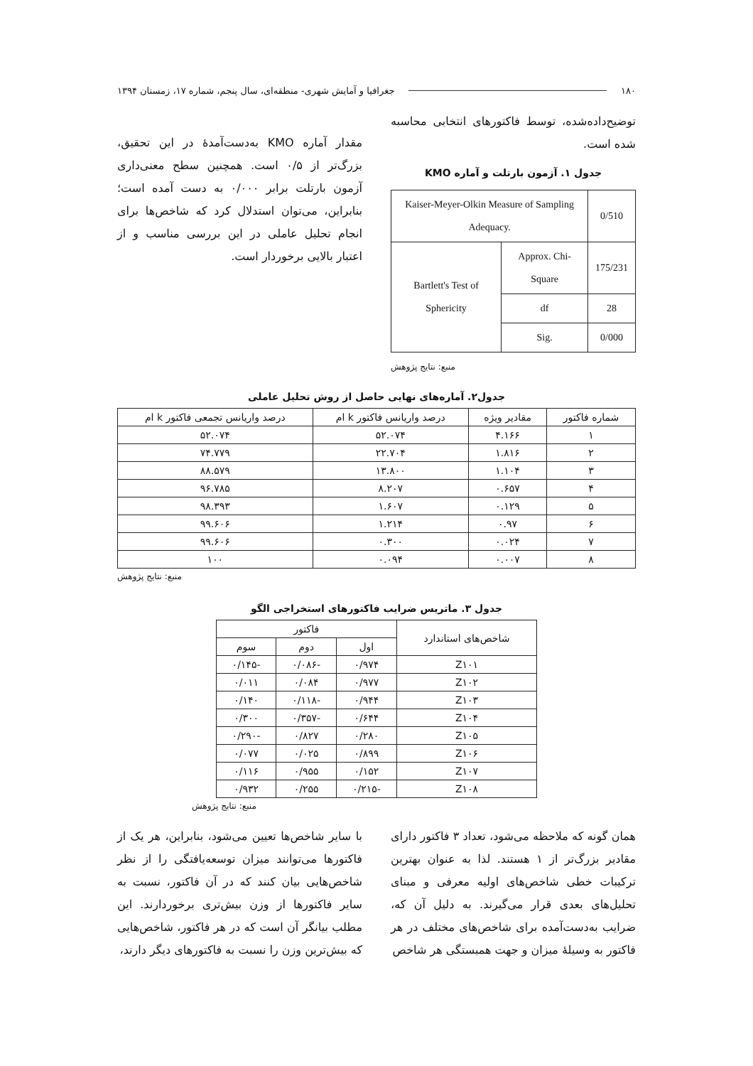۱۸۰ جغرافیا و آمایش شهری- منطقه‌ای، سال پنجم، شماره ۱۷، زمستان ۱۳۹۴
توضیح‌داده‌شده، توسط فاکتورهای انتخابی محاسبه شده است.
جدول ۱. آزمون بارتلت و آماره KMO
| Kaiser-Meyer-Olkin Measure of Sampling Adequacy. | | 0/510 |
| Bartlett's Test of Sphericity | Approx. Chi-Square | 175/231 |
| | df | 28 |
| | Sig. | 0/000 |
منبع: نتایج پژوهش
مقدار آماره KMO به‌دست‌آمدهٔ در این تحقیق، بزرگ‌تر از ۰/۵ است. همچنین سطح معنی‌داری آزمون بارتلت برابر ۰/۰۰۰ به دست آمده است؛ بنابراین، می‌توان استدلال کرد که شاخص‌ها برای انجام تحلیل عاملی در این بررسی مناسب و از اعتبار بالایی برخوردار است.
جدول۲. آماره‌های نهایی حاصل از روش تحلیل عاملی
| شماره فاکتور | مقادیر ویژه | درصد واریانس فاکتور k ام | درصد واریانس تجمعی فاکتور k ام |
| --- | --- | --- | --- |
| ۱ | ۴.۱۶۶ | ۵۲.۰۷۴ | ۵۲.۰۷۴ |
| ۲ | ۱.۸۱۶ | ۲۲.۷۰۴ | ۷۴.۷۷۹ |
| ۳ | ۱.۱۰۴ | ۱۳.۸۰۰ | ۸۸.۵۷۹ |
| ۴ | ۰.۶۵۷ | ۸.۲۰۷ | ۹۶.۷۸۵ |
| ۵ | ۰.۱۲۹ | ۱.۶۰۷ | ۹۸.۳۹۳ |
| ۶ | ۰.۹۷ | ۱.۲۱۴ | ۹۹.۶۰۶ |
| ۷ | ۰.۰۲۴ | ۰.۳۰۰ | ۹۹.۶۰۶ |
| ۸ | ۰.۰۰۷ | ۰.۰۹۴ | ۱۰۰ |
منبع: نتایج پژوهش
جدول ۳. ماتریس ضرایب فاکتورهای استخراجی الگو
| شاخص‌های استاندارد | فاکتور | | |
| --- | --- | --- | --- |
| | اول | دوم | سوم |
| Z۱۰۱ | ۰/۹۷۴ | -۰/۰۸۶ | -۰/۱۴۵ |
| Z۱۰۲ | ۰/۹۷۷ | ۰/۰۸۴ | ۰/۰۱۱ |
| Z۱۰۳ | ۰/۹۴۴ | -۰/۱۱۸ | ۰/۱۴۰ |
| Z۱۰۴ | ۰/۶۴۴ | -۰/۳۵۷ | ۰/۳۰۰ |
| Z۱۰۵ | ۰/۲۸۰ | ۰/۸۲۷ | -۰/۲۹۰ |
| Z۱۰۶ | ۰/۸۹۹ | ۰/۰۲۵ | ۰/۰۷۷ |
| Z۱۰۷ | ۰/۱۵۲ | ۰/۹۵۵ | ۰/۱۱۶ |
| Z۱۰۸ | -۰/۲۱۵ | ۰/۲۵۵ | ۰/۹۳۲ |
منبع: نتایج پژوهش
همان گونه که ملاحظه می‌شود، تعداد ۳ فاکتور دارای مقادیر بزرگ‌تر از ۱ هستند. لذا به عنوان بهترین ترکیبات خطی شاخص‌های اولیه معرفی و مبنای تحلیل‌های بعدی قرار می‌گیرند. به دلیل آن که، ضرایب به‌دست‌آمده برای شاخص‌های مختلف در هر فاکتور به وسیلهٔ میزان و جهت همبستگی هر شاخص
با سایر شاخص‌ها تعیین می‌شود، بنابراین، هر یک از فاکتورها می‌توانند میزان توسعه‌یافتگی را از نظر شاخص‌هایی بیان کنند که در آن فاکتور، نسبت به سایر فاکتورها از وزن بیش‌تری برخوردارند. این مطلب بیانگر آن است که در هر فاکتور، شاخص‌هایی که بیش‌ترین وزن را نسبت به فاکتورهای دیگر دارند،